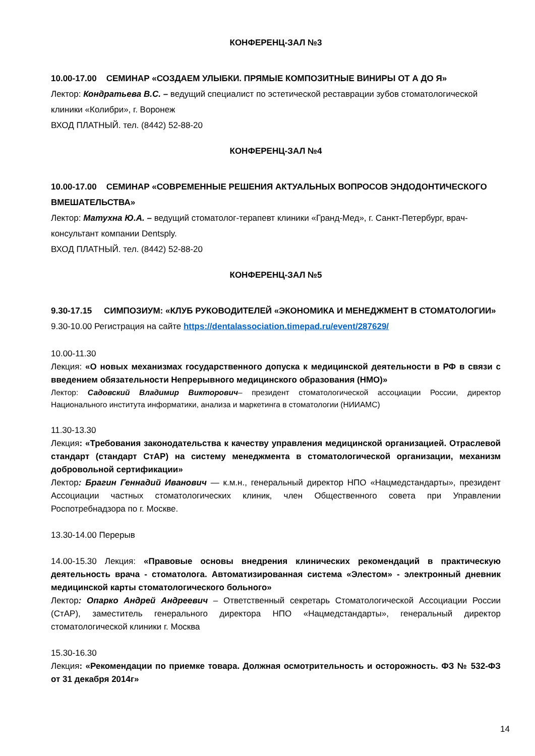КОНФЕРЕНЦ-ЗАЛ №3
10.00-17.00 СЕМИНАР «СОЗДАЕМ УЛЫБКИ. ПРЯМЫЕ КОМПОЗИТНЫЕ ВИНИРЫ ОТ А ДО Я»
Лектор: Кондратьева В.С. – ведущий специалист по эстетической реставрации зубов стоматологической клиники «Колибри», г. Воронеж
ВХОД ПЛАТНЫЙ. тел. (8442) 52-88-20
КОНФЕРЕНЦ-ЗАЛ №4
10.00-17.00 СЕМИНАР «СОВРЕМЕННЫЕ РЕШЕНИЯ АКТУАЛЬНЫХ ВОПРОСОВ ЭНДОДОНТИЧЕСКОГО ВМЕШАТЕЛЬСТВА»
Лектор: Матухна Ю.А. – ведущий стоматолог-терапевт клиники «Гранд-Мед», г. Санкт-Петербург, врач-консультант компании Dentsply.
ВХОД ПЛАТНЫЙ. тел. (8442) 52-88-20
КОНФЕРЕНЦ-ЗАЛ №5
9.30-17.15 СИМПОЗИУМ: «КЛУБ РУКОВОДИТЕЛЕЙ «ЭКОНОМИКА И МЕНЕДЖМЕНТ В СТОМАТОЛОГИИ»
9.30-10.00 Регистрация на сайте https://dentalassociation.timepad.ru/event/287629/
10.00-11.30
Лекция: «О новых механизмах государственного допуска к медицинской деятельности в РФ в связи с введением обязательности Непрерывного медицинского образования (НМО)»
Лектор: Садовский Владимир Викторович– президент стоматологической ассоциации России, директор Национального института информатики, анализа и маркетинга в стоматологии (НИИАМС)
11.30-13.30
Лекция: «Требования законодательства к качеству управления медицинской организацией. Отраслевой стандарт (стандарт СтАР) на систему менеджмента в стоматологической организации, механизм добровольной сертификации»
Лектор: Брагин Геннадий Иванович — к.м.н., генеральный директор НПО «Нацмедстандарты», президент Ассоциации частных стоматологических клиник, член Общественного совета при Управлении Роспотребнадзора по г. Москве.
13.30-14.00 Перерыв
14.00-15.30 Лекция: «Правовые основы внедрения клинических рекомендаций в практическую деятельность врача - стоматолога. Автоматизированная система «Элестом» - электронный дневник медицинской карты стоматологического больного»
Лектор: Опарко Андрей Андреевич – Ответственный секретарь Стоматологической Ассоциации России (СтАР), заместитель генерального директора НПО «Нацмедстандарты», генеральный директор стоматологической клиники г. Москва
15.30-16.30
Лекция: «Рекомендации по приемке товара. Должная осмотрительность и осторожность. ФЗ № 532-ФЗ от 31 декабря 2014г»
14